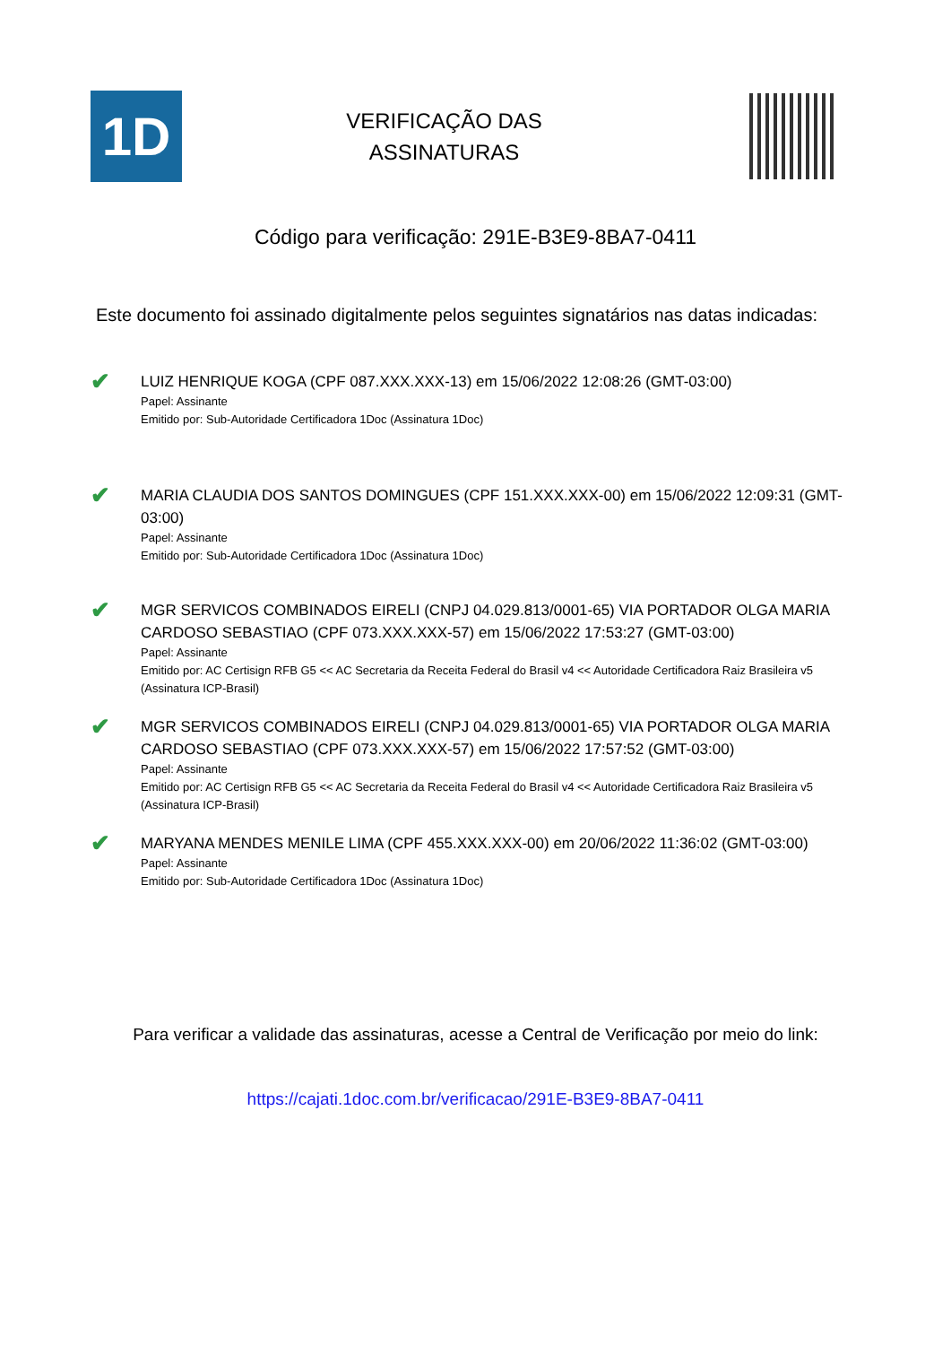1D
VERIFICAÇÃO DAS
ASSINATURAS
Código para verificação: 291E-B3E9-8BA7-0411
Este documento foi assinado digitalmente pelos seguintes signatários nas datas indicadas:
✔
LUIZ HENRIQUE KOGA (CPF 087.XXX.XXX-13) em 15/06/2022 12:08:26 (GMT-03:00)
Papel: Assinante
Emitido por: Sub-Autoridade Certificadora 1Doc (Assinatura 1Doc)
✔
MARIA CLAUDIA DOS SANTOS DOMINGUES (CPF 151.XXX.XXX-00) em 15/06/2022 12:09:31 (GMT-03:00)
Papel: Assinante
Emitido por: Sub-Autoridade Certificadora 1Doc (Assinatura 1Doc)
✔
MGR SERVICOS COMBINADOS EIRELI (CNPJ 04.029.813/0001-65) VIA PORTADOR OLGA MARIA CARDOSO SEBASTIAO (CPF 073.XXX.XXX-57) em 15/06/2022 17:53:27 (GMT-03:00)
Papel: Assinante
Emitido por: AC Certisign RFB G5 << AC Secretaria da Receita Federal do Brasil v4 << Autoridade Certificadora Raiz Brasileira v5 (Assinatura ICP-Brasil)
✔
MGR SERVICOS COMBINADOS EIRELI (CNPJ 04.029.813/0001-65) VIA PORTADOR OLGA MARIA CARDOSO SEBASTIAO (CPF 073.XXX.XXX-57) em 15/06/2022 17:57:52 (GMT-03:00)
Papel: Assinante
Emitido por: AC Certisign RFB G5 << AC Secretaria da Receita Federal do Brasil v4 << Autoridade Certificadora Raiz Brasileira v5 (Assinatura ICP-Brasil)
✔
MARYANA MENDES MENILE LIMA (CPF 455.XXX.XXX-00) em 20/06/2022 11:36:02 (GMT-03:00)
Papel: Assinante
Emitido por: Sub-Autoridade Certificadora 1Doc (Assinatura 1Doc)
Para verificar a validade das assinaturas, acesse a Central de Verificação por meio do link:
https://cajati.1doc.com.br/verificacao/291E-B3E9-8BA7-0411